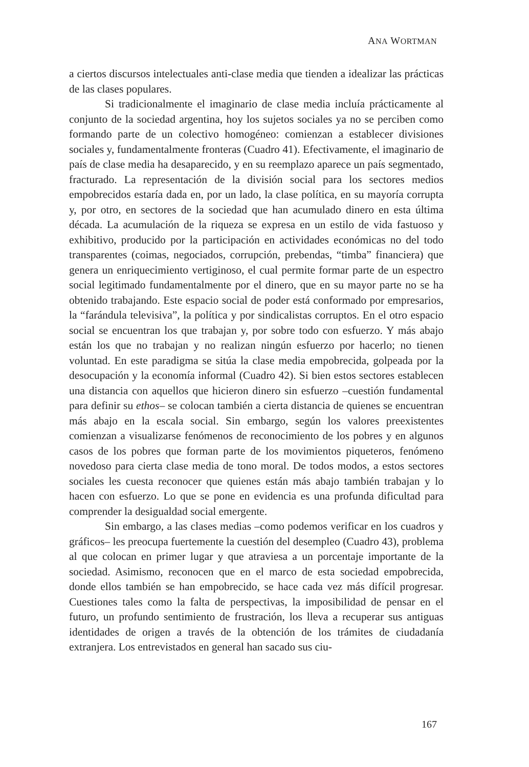ANA WORTMAN
a ciertos discursos intelectuales anti-clase media que tienden a idealizar las prácticas de las clases populares.
Si tradicionalmente el imaginario de clase media incluía prácticamente al conjunto de la sociedad argentina, hoy los sujetos sociales ya no se perciben como formando parte de un colectivo homogéneo: comienzan a establecer divisiones sociales y, fundamentalmente fronteras (Cuadro 41). Efectivamente, el imaginario de país de clase media ha desaparecido, y en su reemplazo aparece un país segmentado, fracturado. La representación de la división social para los sectores medios empobrecidos estaría dada en, por un lado, la clase política, en su mayoría corrupta y, por otro, en sectores de la sociedad que han acumulado dinero en esta última década. La acumulación de la riqueza se expresa en un estilo de vida fastuoso y exhibitivo, producido por la participación en actividades económicas no del todo transparentes (coimas, negociados, corrupción, prebendas, “timba” financiera) que genera un enriquecimiento vertiginoso, el cual permite formar parte de un espectro social legitimado fundamentalmente por el dinero, que en su mayor parte no se ha obtenido trabajando. Este espacio social de poder está conformado por empresarios, la “farándula televisiva”, la política y por sindicalistas corruptos. En el otro espacio social se encuentran los que trabajan y, por sobre todo con esfuerzo. Y más abajo están los que no trabajan y no realizan ningún esfuerzo por hacerlo; no tienen voluntad. En este paradigma se sitúa la clase media empobrecida, golpeada por la desocupación y la economía informal (Cuadro 42). Si bien estos sectores establecen una distancia con aquellos que hicieron dinero sin esfuerzo –cuestión fundamental para definir su ethos– se colocan también a cierta distancia de quienes se encuentran más abajo en la escala social. Sin embargo, según los valores preexistentes comienzan a visualizarse fenómenos de reconocimiento de los pobres y en algunos casos de los pobres que forman parte de los movimientos piqueteros, fenómeno novedoso para cierta clase media de tono moral. De todos modos, a estos sectores sociales les cuesta reconocer que quienes están más abajo también trabajan y lo hacen con esfuerzo. Lo que se pone en evidencia es una profunda dificultad para comprender la desigualdad social emergente.
Sin embargo, a las clases medias –como podemos verificar en los cuadros y gráficos– les preocupa fuertemente la cuestión del desempleo (Cuadro 43), problema al que colocan en primer lugar y que atraviesa a un porcentaje importante de la sociedad. Asimismo, reconocen que en el marco de esta sociedad empobrecida, donde ellos también se han empobrecido, se hace cada vez más difícil progresar. Cuestiones tales como la falta de perspectivas, la imposibilidad de pensar en el futuro, un profundo sentimiento de frustración, los lleva a recuperar sus antiguas identidades de origen a través de la obtención de los trámites de ciudadanía extranjera. Los entrevistados en general han sacado sus ciu-
167